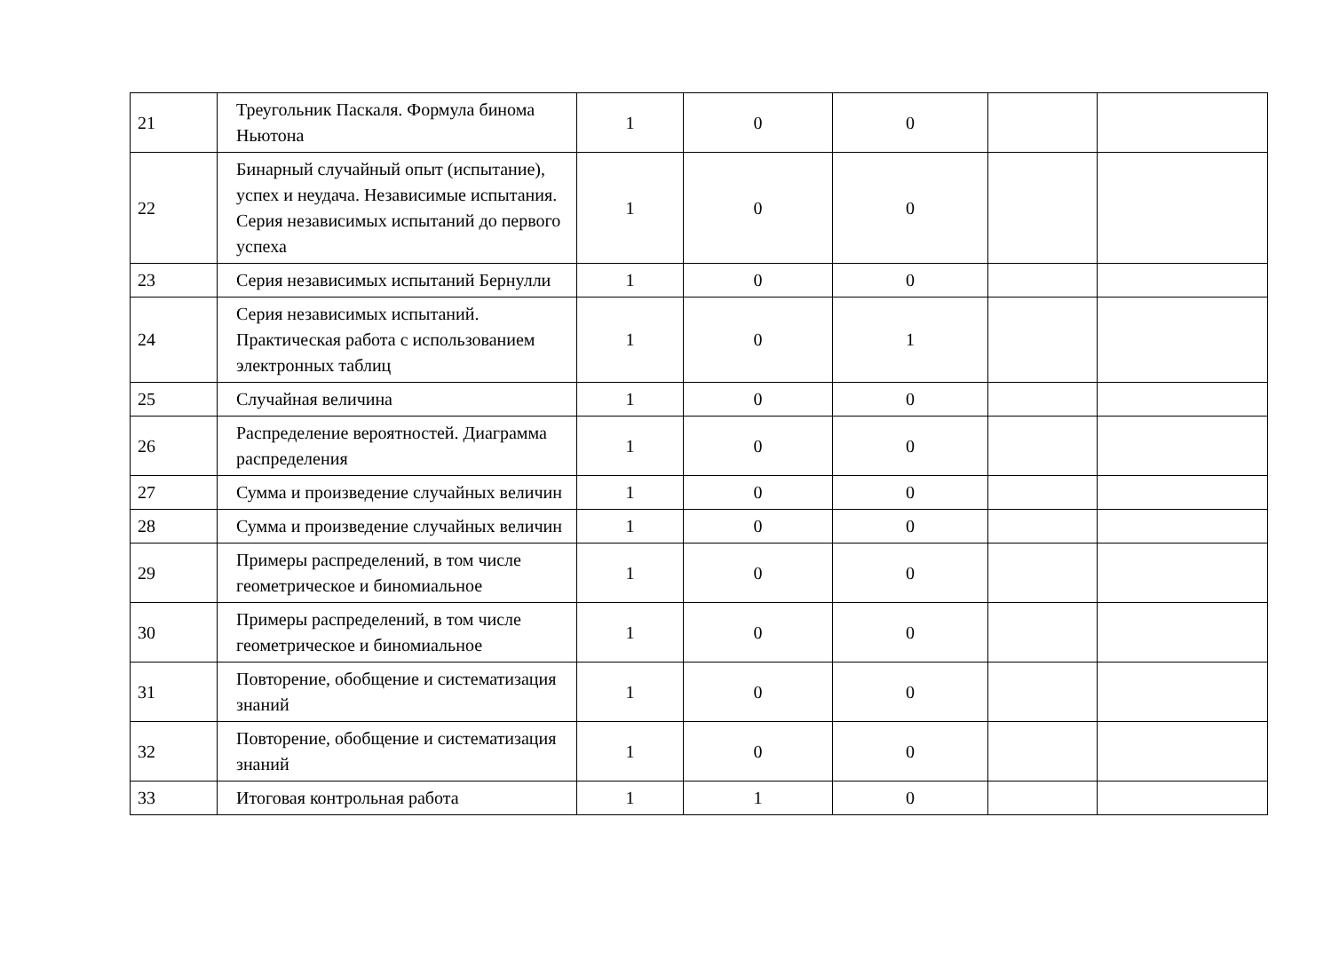| 21 | Треугольник Паскаля. Формула бинома Ньютона | 1 | 0 | 0 | | |
| 22 | Бинарный случайный опыт (испытание), успех и неудача. Независимые испытания. Серия независимых испытаний до первого успеха | 1 | 0 | 0 | | |
| 23 | Серия независимых испытаний Бернулли | 1 | 0 | 0 | | |
| 24 | Серия независимых испытаний. Практическая работа с использованием электронных таблиц | 1 | 0 | 1 | | |
| 25 | Случайная величина | 1 | 0 | 0 | | |
| 26 | Распределение вероятностей. Диаграмма распределения | 1 | 0 | 0 | | |
| 27 | Сумма и произведение случайных величин | 1 | 0 | 0 | | |
| 28 | Сумма и произведение случайных величин | 1 | 0 | 0 | | |
| 29 | Примеры распределений, в том числе геометрическое и биномиальное | 1 | 0 | 0 | | |
| 30 | Примеры распределений, в том числе геометрическое и биномиальное | 1 | 0 | 0 | | |
| 31 | Повторение, обобщение и систематизация знаний | 1 | 0 | 0 | | |
| 32 | Повторение, обобщение и систематизация знаний | 1 | 0 | 0 | | |
| 33 | Итоговая контрольная работа | 1 | 1 | 0 | | |